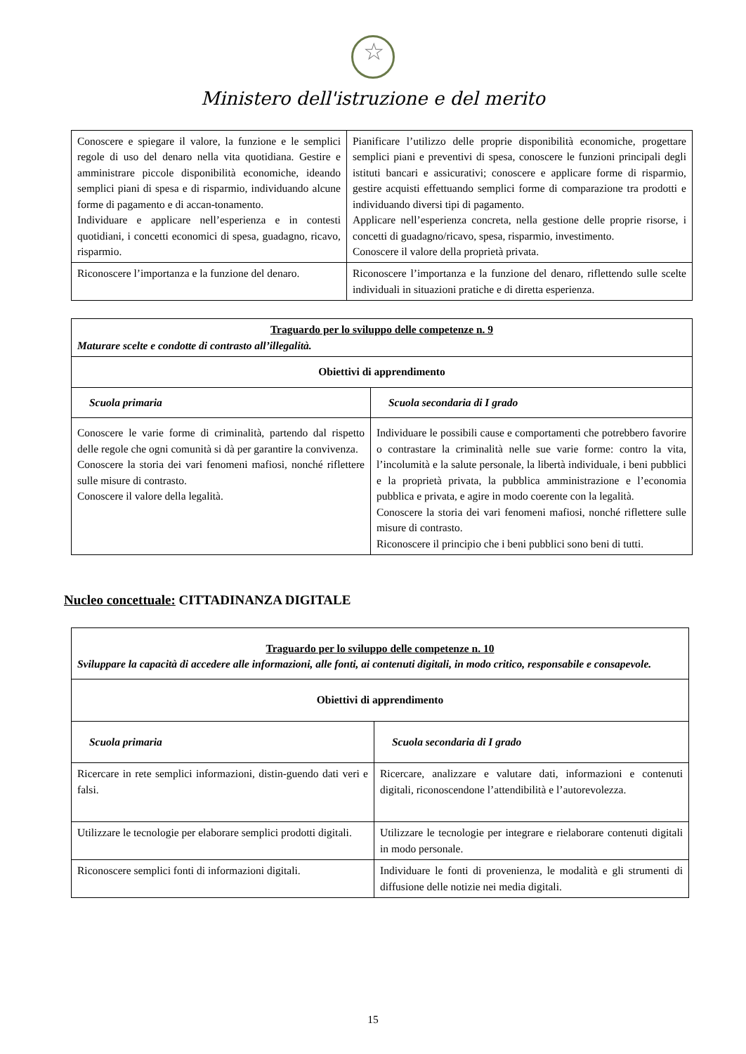☆
Ministero dell'istruzione e del merito
| Conoscere e spiegare il valore, la funzione e le semplici regole di uso del denaro nella vita quotidiana. Gestire e amministrare piccole disponibilità economiche, ideando semplici piani di spesa e di risparmio, individuando alcune forme di pagamento e di accan-tonamento. Individuare e applicare nell’esperienza e in contesti quotidiani, i concetti economici di spesa, guadagno, ricavo, risparmio. | Pianificare l’utilizzo delle proprie disponibilità economiche, progettare semplici piani e preventivi di spesa, conoscere le funzioni principali degli istituti bancari e assicurativi; conoscere e applicare forme di risparmio, gestire acquisti effettuando semplici forme di comparazione tra prodotti e individuando diversi tipi di pagamento. Applicare nell’esperienza concreta, nella gestione delle proprie risorse, i concetti di guadagno/ricavo, spesa, risparmio, investimento. Conoscere il valore della proprietà privata. |
| Riconoscere l’importanza e la funzione del denaro. | Riconoscere l’importanza e la funzione del denaro, riflettendo sulle scelte individuali in situazioni pratiche e di diretta esperienza. |
| Traguardo per lo sviluppo delle competenze n. 9 Maturare scelte e condotte di contrasto all’illegalità. | |
| --- | --- |
| Obiettivi di apprendimento | |
| Scuola primaria | Scuola secondaria di I grado |
| Conoscere le varie forme di criminalità, partendo dal rispetto delle regole che ogni comunità si dà per garantire la convivenza. Conoscere la storia dei vari fenomeni mafiosi, nonché riflettere sulle misure di contrasto. Conoscere il valore della legalità. | Individuare le possibili cause e comportamenti che potrebbero favorire o contrastare la criminalità nelle sue varie forme: contro la vita, l’incolumità e la salute personale, la libertà individuale, i beni pubblici e la proprietà privata, la pubblica amministrazione e l’economia pubblica e privata, e agire in modo coerente con la legalità. Conoscere la storia dei vari fenomeni mafiosi, nonché riflettere sulle misure di contrasto. Riconoscere il principio che i beni pubblici sono beni di tutti. |
Nucleo concettuale: CITTADINANZA DIGITALE
| Traguardo per lo sviluppo delle competenze n. 10 Sviluppare la capacità di accedere alle informazioni, alle fonti, ai contenuti digitali, in modo critico, responsabile e consapevole. | |
| --- | --- |
| Obiettivi di apprendimento | |
| Scuola primaria | Scuola secondaria di I grado |
| Ricercare in rete semplici informazioni, distin-guendo dati veri e falsi. | Ricercare, analizzare e valutare dati, informazioni e contenuti digitali, riconoscendone l’attendibilità e l’autorevolezza. |
| Utilizzare le tecnologie per elaborare semplici prodotti digitali. | Utilizzare le tecnologie per integrare e rielaborare contenuti digitali in modo personale. |
| Riconoscere semplici fonti di informazioni digitali. | Individuare le fonti di provenienza, le modalità e gli strumenti di diffusione delle notizie nei media digitali. |
15